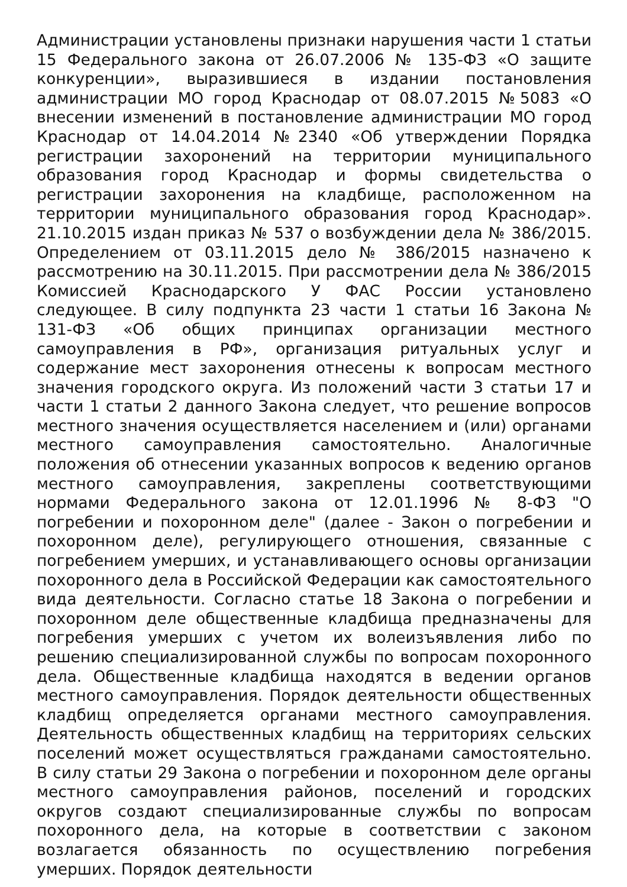Администрации установлены признаки нарушения части 1 статьи 15 Федерального закона от 26.07.2006 № 135-ФЗ «О защите конкуренции», выразившиеся в издании постановления администрации МО город Краснодар от 08.07.2015 №5083 «О внесении изменений в постановление администрации МО город Краснодар от 14.04.2014 №2340 «Об утверждении Порядка регистрации захоронений на территории муниципального образования город Краснодар и формы свидетельства о регистрации захоронения на кладбище, расположенном на территории муниципального образования город Краснодар». 21.10.2015 издан приказ № 537 о возбуждении дела № 386/2015. Определением от 03.11.2015 дело № 386/2015 назначено к рассмотрению на 30.11.2015. При рассмотрении дела № 386/2015 Комиссией Краснодарского У ФАС России установлено следующее. В силу подпункта 23 части 1 статьи 16 Закона № 131-ФЗ «Об общих принципах организации местного самоуправления в РФ», организация ритуальных услуг и содержание мест захоронения отнесены к вопросам местного значения городского округа. Из положений части 3 статьи 17 и части 1 статьи 2 данного Закона следует, что решение вопросов местного значения осуществляется населением и (или) органами местного самоуправления самостоятельно. Аналогичные положения об отнесении указанных вопросов к ведению органов местного самоуправления, закреплены соответствующими нормами Федерального закона от 12.01.1996 № 8-ФЗ "О погребении и похоронном деле" (далее - Закон о погребении и похоронном деле), регулирующего отношения, связанные с погребением умерших, и устанавливающего основы организации похоронного дела в Российской Федерации как самостоятельного вида деятельности. Согласно статье 18 Закона о погребении и похоронном деле общественные кладбища предназначены для погребения умерших с учетом их волеизъявления либо по решению специализированной службы по вопросам похоронного дела. Общественные кладбища находятся в ведении органов местного самоуправления. Порядок деятельности общественных кладбищ определяется органами местного самоуправления. Деятельность общественных кладбищ на территориях сельских поселений может осуществляться гражданами самостоятельно. В силу статьи 29 Закона о погребении и похоронном деле органы местного самоуправления районов, поселений и городских округов создают специализированные службы по вопросам похоронного дела, на которые в соответствии с законом возлагается обязанность по осуществлению погребения умерших. Порядок деятельности